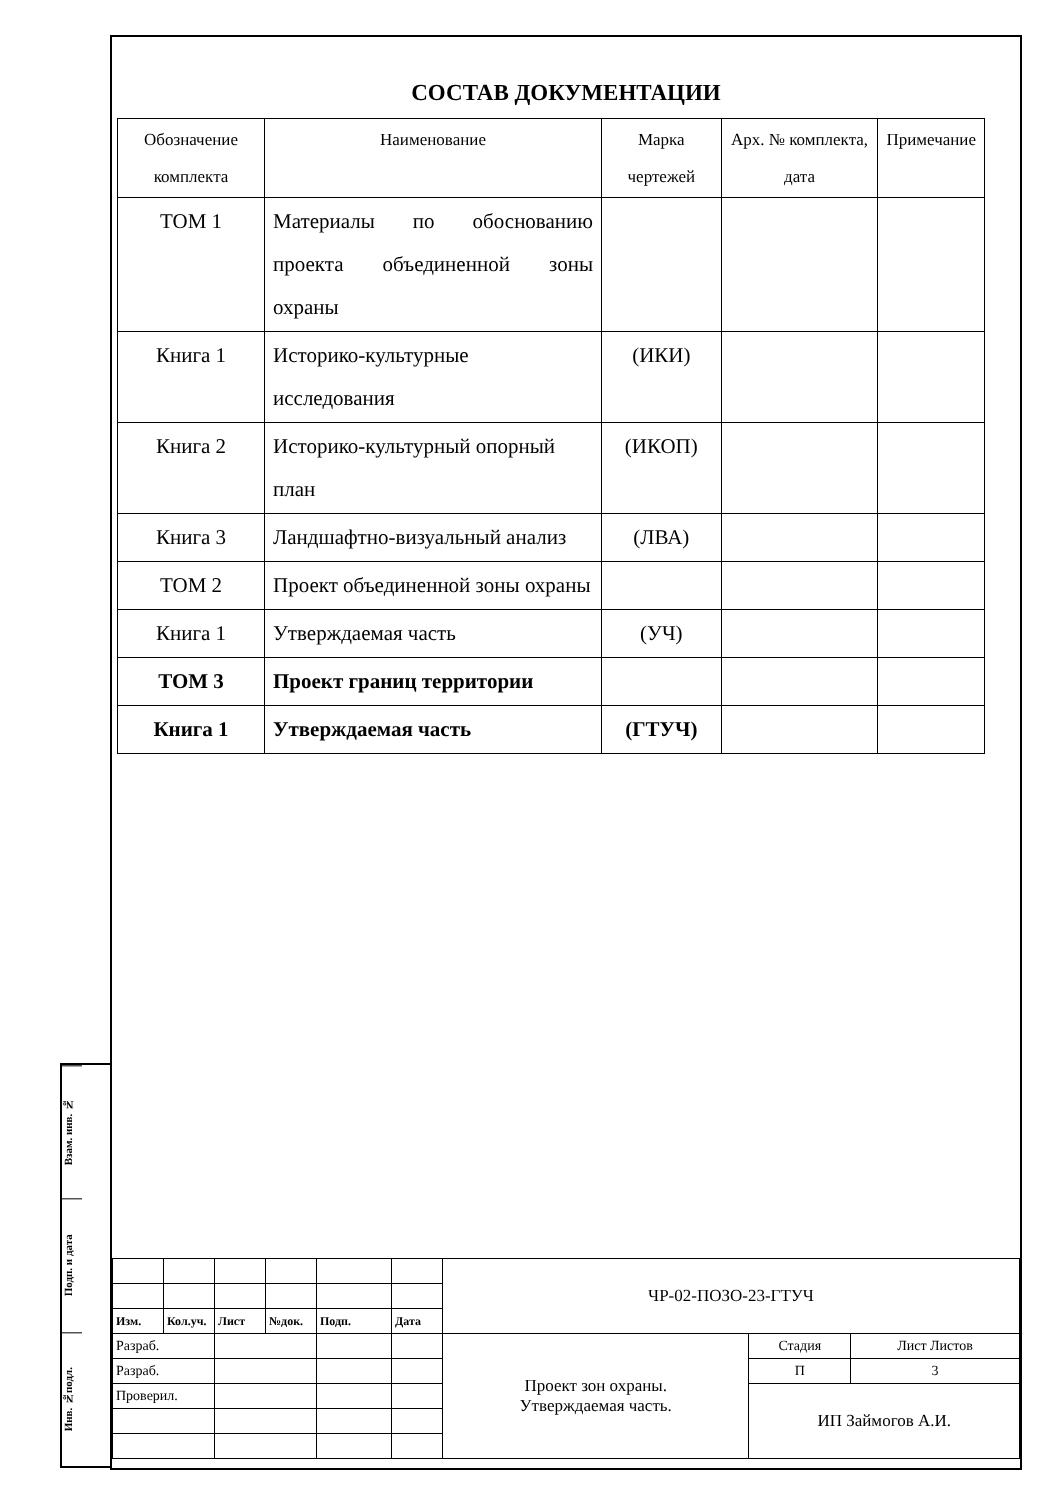Взам. инв. №
Подп. и дата
Инв. №подл.
СОСТАВ ДОКУМЕНТАЦИИ
| Обозначение комплекта | Наименование | Марка чертежей | Арх. № комплекта, дата | Примечание |
| ТОМ 1 | Материалы по обоснованию проекта объединенной зоны охраны | | | |
| Книга 1 | Историко-культурные исследования | (ИКИ) | | |
| Книга 2 | Историко-культурный опорный план | (ИКОП) | | |
| Книга 3 | Ландшафтно-визуальный анализ | (ЛВА) | | |
| ТОМ 2 | Проект объединенной зоны охраны | | | |
| Книга 1 | Утверждаемая часть | (УЧ) | | |
| ТОМ 3 | Проект границ территории | | | |
| Книга 1 | Утверждаемая часть | (ГТУЧ) | | |
| | | | | | | ЧР-02-ПОЗО-23-ГТУЧ | | |
| Изм. | Кол.уч. | Лист | №док. | Подп. | Дата | | | |
| Разраб. | | | | | | Проект зон охраны. Утверждаемая часть. | Стадия | Лист Листов |
| Разраб. | | | | | | | П | 3 |
| Проверил. | | | | | | | ИП Займогов А.И. | |